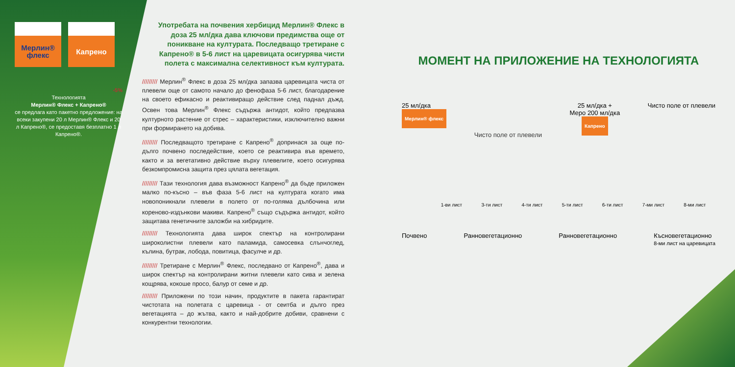Мерлин® флекс
Капрено
-5%
Технологията
Мерлин® Флекс + Капрено®
се предлага като пакетно предложение: на всеки закупени 20 л Мерлин® Флекс и 20 л Капрено®, се предоставя безплатно 1 л Капрено®.
Употребата на почвения хербицид Мерлин® Флекс в доза 25 мл/дка дава ключови предимства още от поникване на културата. Последващо третиране с Капрено® в 5-6 лист на царевицата осигурява чисти полета с максимална селективност към културата.
///////// Мерлин<sup>®</sup> Флекс в доза 25 мл/дка запазва царевицата чиста от плевели още от самото начало до фенофаза 5-6 лист, благодарение на своето ефикасно и реактивиращо действие след паднал дъжд. Освен това Мерлин<sup>®</sup> Флекс съдържа антидот, който предпазва културното растение от стрес – характеристики, изключително важни при формирането на добива.
///////// Последващото третиране с Капрено<sup>®</sup> допринася за още по-дълго почвено последействие, което се реактивира във времето, както и за вегетативно действие върху плевелите, което осигурява безкомпромисна защита през цялата вегетация.
///////// Тази технология дава възможност Капрено<sup>®</sup> да бъде приложен малко по-късно – във фаза 5-6 лист на културата когато има новопоникнали плевели в полето от по-голяма дълбочина или кореново-издънкови макиви. Капрено<sup>®</sup> също съдържа антидот, който защитава генетичните заложби на хибридите.
///////// Технологията дава широк спектър на контролирани широколистни плевели като паламида, самосевка слънчоглед, кълина, бутрак, лобода, повитица, фасулче и др.
///////// Третиране с Мерлин<sup>®</sup> Флекс, последвано от Капрено<sup>®</sup>, дава и широк спектър на контролирани житни плевели като сива и зелена кощрява, кокоше просо, балур от семе и др.
///////// Приложени по този начин, продуктите в пакета гарантират чистотата на полетата с царевица - от сеитба и дълго през вегетацията – до жътва, както и най-добрите добиви, сравнени с конкурентни технологии.
МОМЕНТ НА ПРИЛОЖЕНИЕ НА ТЕХНОЛОГИЯТА
25 мл/дка
Мерлин® флекс
Чисто поле от плевели
25 мл/дка +
Меро 200 мл/дка
Капрено
Чисто поле от плевели
1-ви лист 3-ти лист 4-ти лист 5-ти лист 6-ти лист 7-ми лист 8-ми лист
Почвено Ранновегетационно Ранновегетационно Късновегетационно
8-ми лист на царевицата